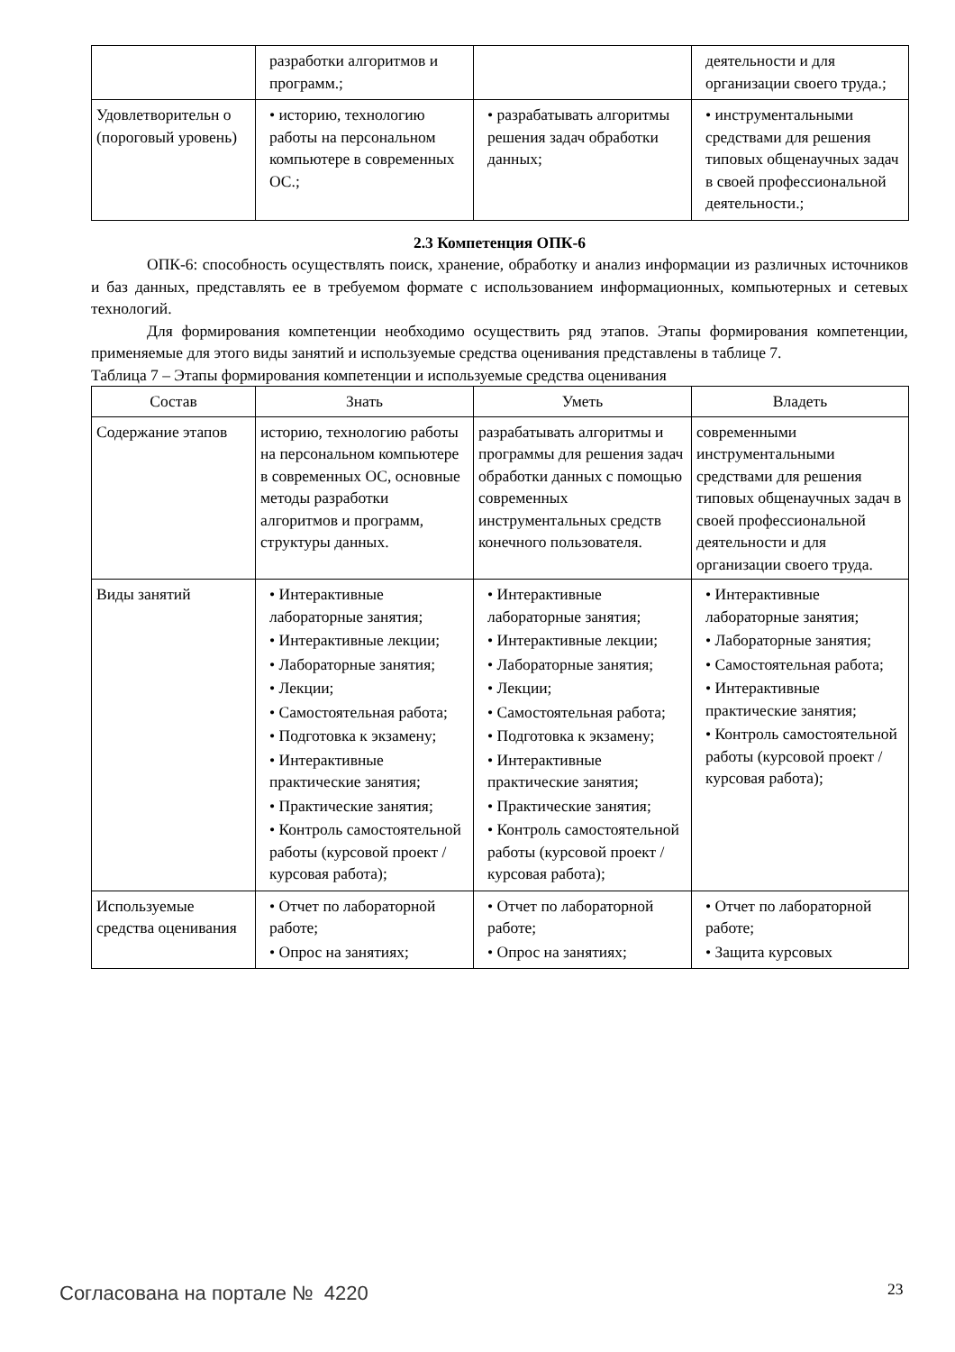| | разработки алгоритмов и программ.; | | деятельности и для организации своего труда.; |
| Удовлетворительн о (пороговый уровень) | • историю, технологию работы на персональном компьютере в современных ОС.; | • разрабатывать алгоритмы решения задач обработки данных; | • инструментальными средствами для решения типовых общенаучных задач в своей профессиональной деятельности.; |
2.3 Компетенция ОПК-6
ОПК-6: способность осуществлять поиск, хранение, обработку и анализ информации из различных источников и баз данных, представлять ее в требуемом формате с использованием информационных, компьютерных и сетевых технологий.
Для формирования компетенции необходимо осуществить ряд этапов. Этапы формирования компетенции, применяемые для этого виды занятий и используемые средства оценивания представлены в таблице 7.
Таблица 7 – Этапы формирования компетенции и используемые средства оценивания
| Состав | Знать | Уметь | Владеть |
| --- | --- | --- | --- |
| Содержание этапов | историю, технологию работы на персональном компьютере в современных ОС, основные методы разработки алгоритмов и программ, структуры данных. | разрабатывать алгоритмы и программы для решения задач обработки данных с помощью современных инструментальных средств конечного пользователя. | современными инструментальными средствами для решения типовых общенаучных задач в своей профессиональной деятельности и для организации своего труда. |
| Виды занятий | • Интерактивные лабораторные занятия; • Интерактивные лекции; • Лабораторные занятия; • Лекции; • Самостоятельная работа; • Подготовка к экзамену; • Интерактивные практические занятия; • Практические занятия; • Контроль самостоятельной работы (курсовой проект / курсовая работа); | • Интерактивные лабораторные занятия; • Интерактивные лекции; • Лабораторные занятия; • Лекции; • Самостоятельная работа; • Подготовка к экзамену; • Интерактивные практические занятия; • Практические занятия; • Контроль самостоятельной работы (курсовой проект / курсовая работа); | • Интерактивные лабораторные занятия; • Лабораторные занятия; • Самостоятельная работа; • Интерактивные практические занятия; • Контроль самостоятельной работы (курсовой проект / курсовая работа); |
| Используемые средства оценивания | • Отчет по лабораторной работе; • Опрос на занятиях; | • Отчет по лабораторной работе; • Опрос на занятиях; | • Отчет по лабораторной работе; • Защита курсовых |
Согласована на портале № 4220 23